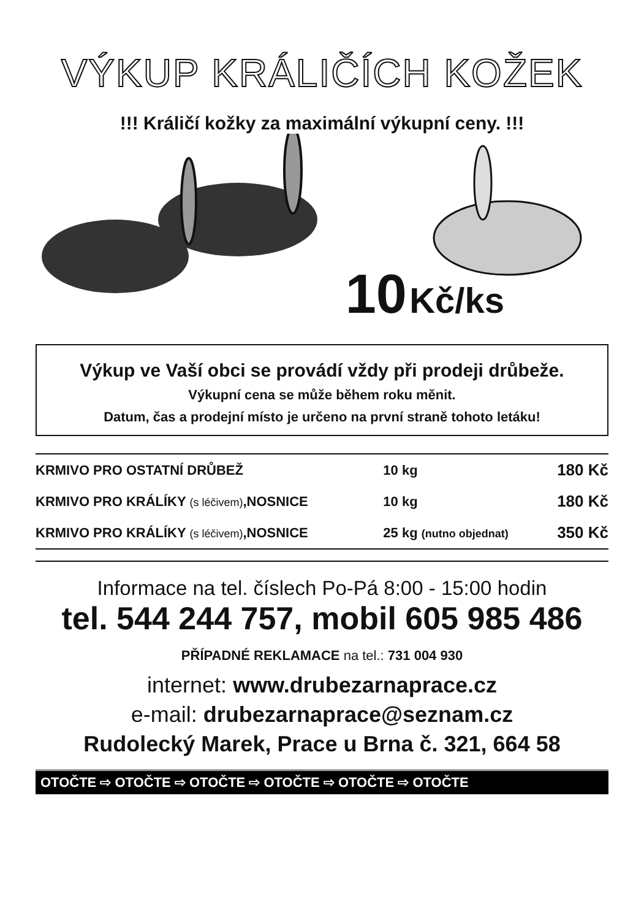VÝKUP KRÁLIČÍCH KOŽEK
!!! Králičí kožky za maximální výkupní ceny. !!!
10 Kč/ks
Výkup ve Vaší obci se provádí vždy při prodeji drůbeže.
Výkupní cena se může během roku měnit.
Datum, čas a prodejní místo je určeno na první straně tohoto letáku!
| KRMIVO PRO OSTATNÍ DRŮBEŽ | 10 kg | 180 Kč |
| KRMIVO PRO KRÁLÍKY (s léčivem) ,NOSNICE | 10 kg | 180 Kč |
| KRMIVO PRO KRÁLÍKY (s léčivem) ,NOSNICE | 25 kg (nutno objednat) | 350 Kč |
Informace na tel. číslech Po-Pá 8:00 - 15:00 hodin
tel. 544 244 757, mobil 605 985 486
PŘÍPADNÉ REKLAMACE na tel.: 731 004 930
internet: www.drubezarnaprace.cz
e-mail: drubezarnaprace@seznam.cz
Rudolecký Marek, Prace u Brna č. 321, 664 58
OTOČTE ⇨ OTOČTE ⇨ OTOČTE ⇨ OTOČTE ⇨ OTOČTE ⇨ OTOČTE